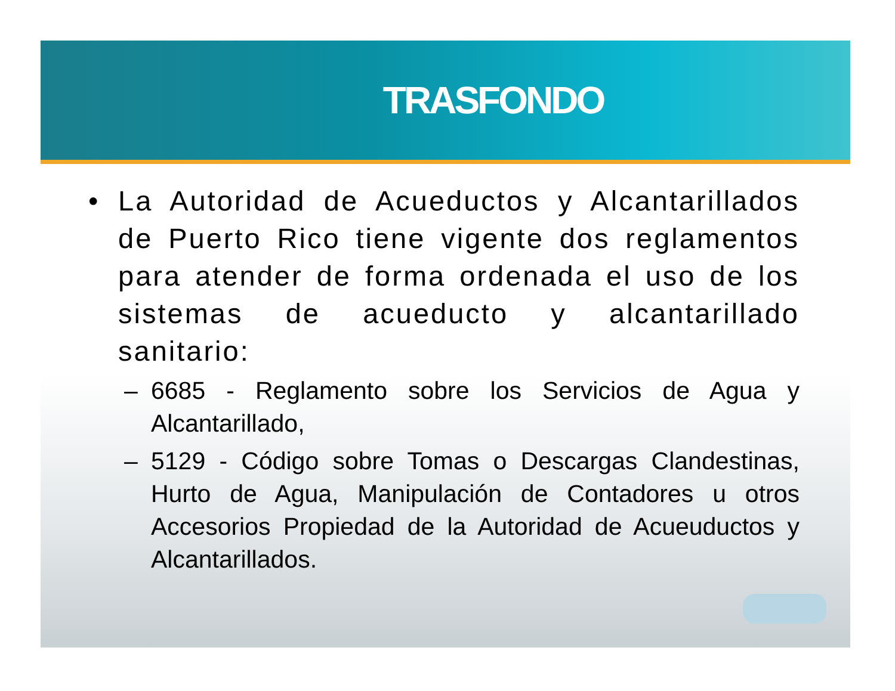TRASFONDO
• La Autoridad de Acueductos y Alcantarillados de Puerto Rico tiene vigente dos reglamentos para atender de forma ordenada el uso de los sistemas de acueducto y alcantarillado sanitario:
– 6685 - Reglamento sobre los Servicios de Agua y Alcantarillado,
– 5129 - Código sobre Tomas o Descargas Clandestinas, Hurto de Agua, Manipulación de Contadores u otros Accesorios Propiedad de la Autoridad de Acueuductos y Alcantarillados.